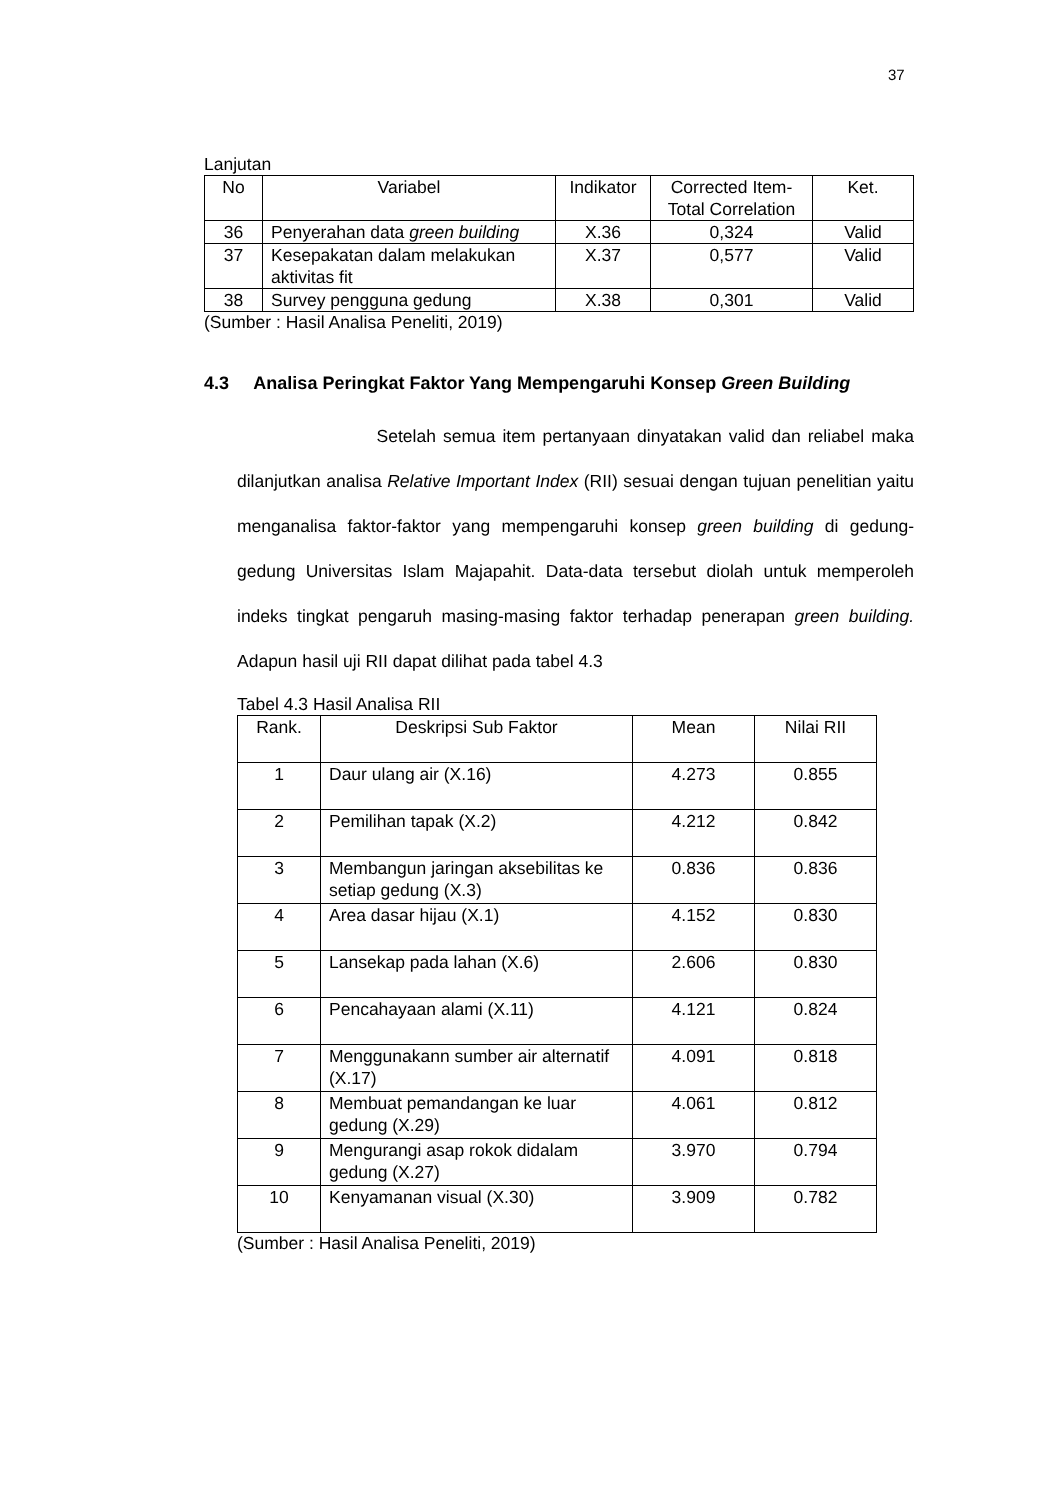37
Lanjutan
| No | Variabel | Indikator | Corrected Item-Total Correlation | Ket. |
| --- | --- | --- | --- | --- |
| 36 | Penyerahan data green building | X.36 | 0,324 | Valid |
| 37 | Kesepakatan dalam melakukan aktivitas fit | X.37 | 0,577 | Valid |
| 38 | Survey pengguna gedung | X.38 | 0,301 | Valid |
(Sumber : Hasil Analisa Peneliti, 2019)
4.3 Analisa Peringkat Faktor Yang Mempengaruhi Konsep Green Building
Setelah semua item pertanyaan dinyatakan valid dan reliabel maka dilanjutkan analisa Relative Important Index (RII) sesuai dengan tujuan penelitian yaitu menganalisa faktor-faktor yang mempengaruhi konsep green building di gedung-gedung Universitas Islam Majapahit. Data-data tersebut diolah untuk memperoleh indeks tingkat pengaruh masing-masing faktor terhadap penerapan green building. Adapun hasil uji RII dapat dilihat pada tabel 4.3
Tabel 4.3 Hasil Analisa RII
| Rank. | Deskripsi Sub Faktor | Mean | Nilai RII |
| --- | --- | --- | --- |
| 1 | Daur ulang air (X.16) | 4.273 | 0.855 |
| 2 | Pemilihan tapak (X.2) | 4.212 | 0.842 |
| 3 | Membangun jaringan aksebilitas ke setiap gedung (X.3) | 0.836 | 0.836 |
| 4 | Area dasar hijau (X.1) | 4.152 | 0.830 |
| 5 | Lansekap pada lahan (X.6) | 2.606 | 0.830 |
| 6 | Pencahayaan alami (X.11) | 4.121 | 0.824 |
| 7 | Menggunakann sumber air alternatif (X.17) | 4.091 | 0.818 |
| 8 | Membuat pemandangan ke luar gedung (X.29) | 4.061 | 0.812 |
| 9 | Mengurangi asap rokok didalam gedung (X.27) | 3.970 | 0.794 |
| 10 | Kenyamanan visual (X.30) | 3.909 | 0.782 |
(Sumber : Hasil Analisa Peneliti, 2019)